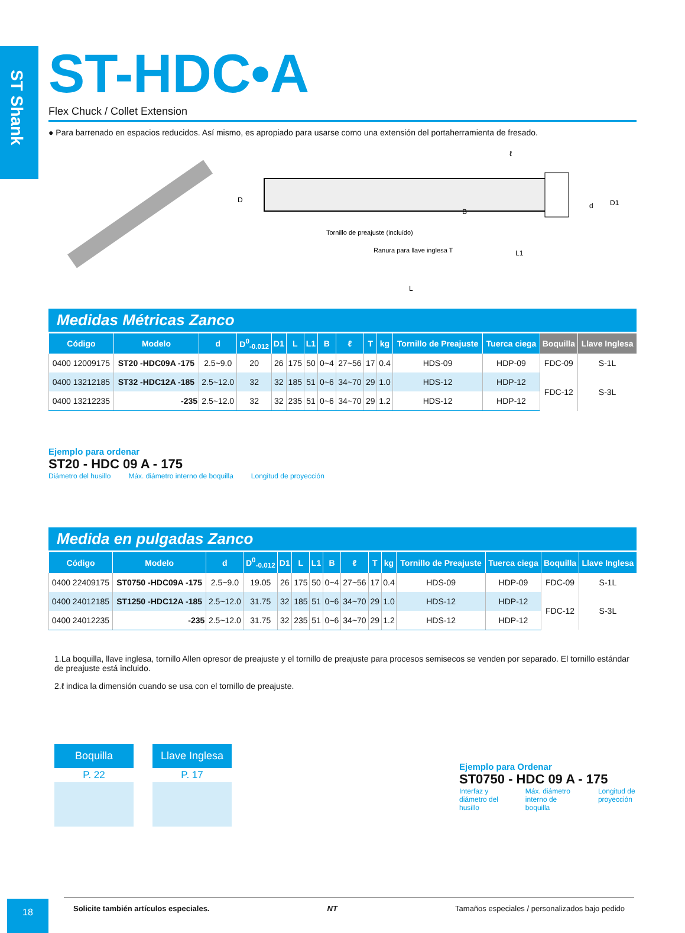ST Shank
ST-HDC•A
Flex Chuck / Collet Extension
● Para barrenado en espacios reducidos. Así mismo, es apropiado para usarse como una extensión del portaherramienta de fresado.
D
B
d
D1
ℓ
L1
L
Tornillo de preajuste (incluído)
Ranura para llave inglesa T
Medidas Métricas Zanco
| Código | Modelo | d | D<sup>0</sup><sub>-0.012</sub> | D1 | L | L1 | B | ℓ | T | kg | Tornillo de Preajuste | Tuerca ciega | Boquilla | Llave Inglesa |
| --- | --- | --- | --- | --- | --- | --- | --- | --- | --- | --- | --- | --- | --- | --- |
| 0400 12009175 | ST20 -HDC09A -175 | 2.5~9.0 | 20 | 26 | 175 | 50 | 0~4 | 27~56 | 17 | 0.4 | HDS-09 | HDP-09 | FDC-09 | S-1L |
| 0400 13212185 | ST32 -HDC12A -185 | 2.5~12.0 | 32 | 32 | 185 | 51 | 0~6 | 34~70 | 29 | 1.0 | HDS-12 | HDP-12 | FDC-12 | S-3L |
| 0400 13212235 | -235 | 2.5~12.0 | 32 | 32 | 235 | 51 | 0~6 | 34~70 | 29 | 1.2 | HDS-12 | HDP-12 | | |
Ejemplo para ordenar
ST20 - HDC 09 A - 175
Diámetro del husillo Máx. diámetro interno de boquilla Longitud de proyección
Medida en pulgadas Zanco
| Código | Modelo | d | D<sup>0</sup><sub>-0.012</sub> | D1 | L | L1 | B | ℓ | T | kg | Tornillo de Preajuste | Tuerca ciega | Boquilla | Llave Inglesa |
| --- | --- | --- | --- | --- | --- | --- | --- | --- | --- | --- | --- | --- | --- | --- |
| 0400 22409175 | ST0750 -HDC09A -175 | 2.5~9.0 | 19.05 | 26 | 175 | 50 | 0~4 | 27~56 | 17 | 0.4 | HDS-09 | HDP-09 | FDC-09 | S-1L |
| 0400 24012185 | ST1250 -HDC12A -185 | 2.5~12.0 | 31.75 | 32 | 185 | 51 | 0~6 | 34~70 | 29 | 1.0 | HDS-12 | HDP-12 | FDC-12 | S-3L |
| 0400 24012235 | -235 | 2.5~12.0 | 31.75 | 32 | 235 | 51 | 0~6 | 34~70 | 29 | 1.2 | HDS-12 | HDP-12 | | |
1.La boquilla, llave inglesa, tornillo Allen opresor de preajuste y el tornillo de preajuste para procesos semisecos se venden por separado. El tornillo estándar de preajuste está incluido.
2.ℓ indica la dimensión cuando se usa con el tornillo de preajuste.
Boquilla
P. 22
Llave Inglesa
P. 17
Ejemplo para Ordenar
ST0750 - HDC 09 A - 175
Interfaz y diámetro del husillo Máx. diámetro interno de boquilla Longitud de proyección
18 Solicite también artículos especiales. NT Tamaños especiales / personalizados bajo pedido